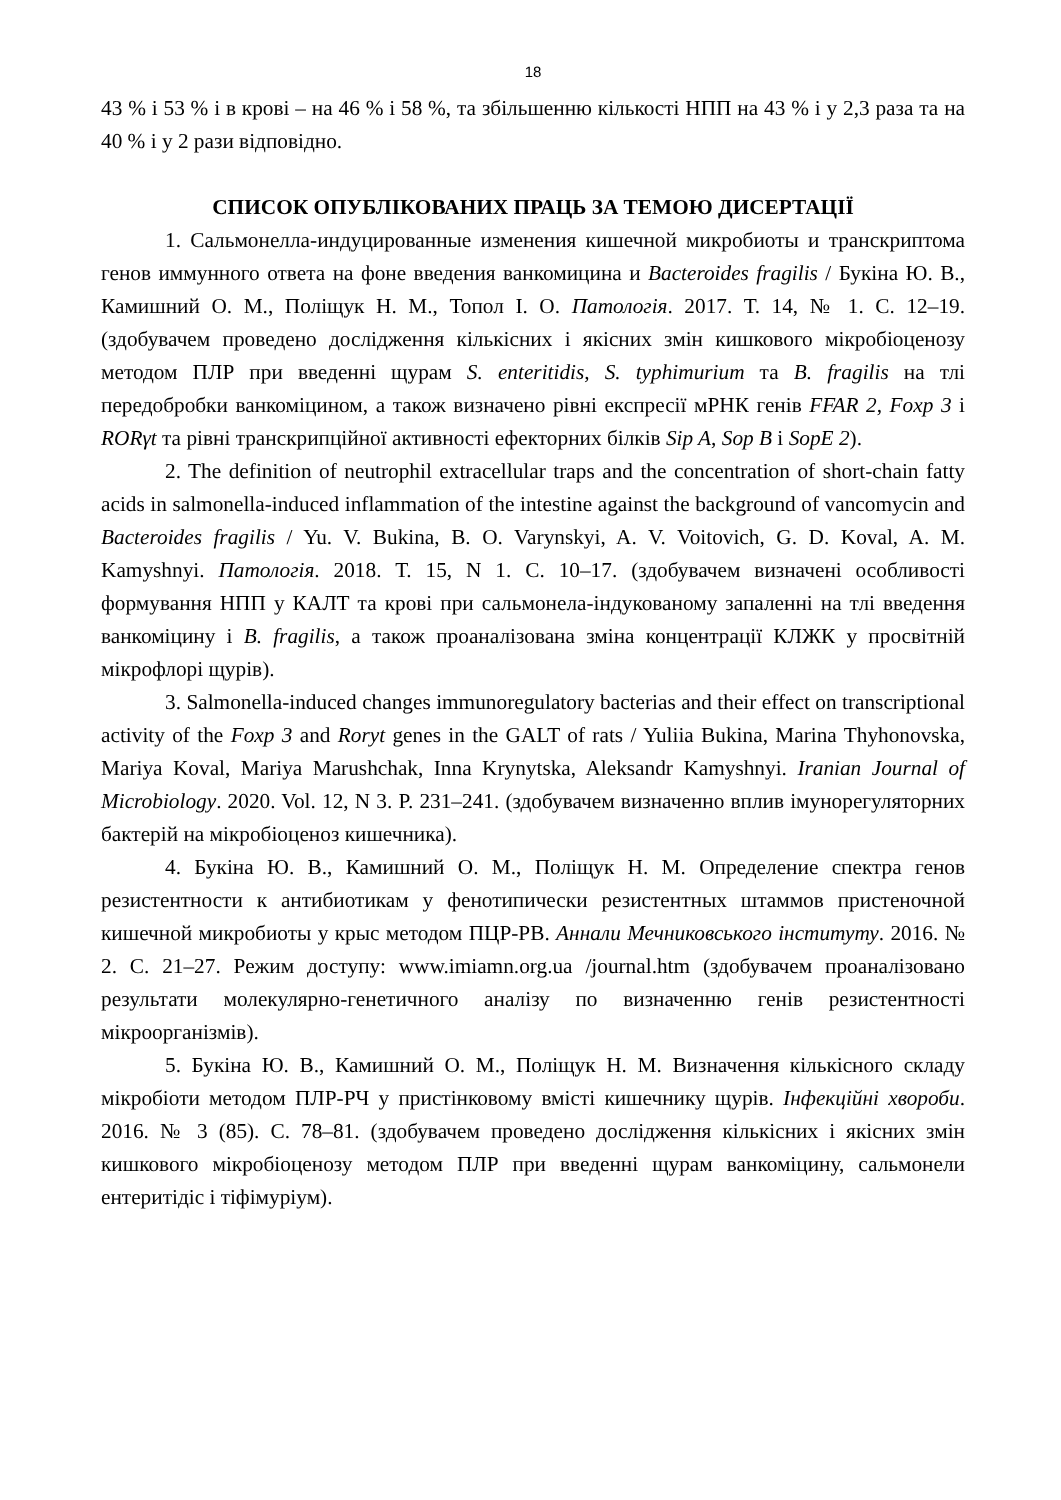18
43 % і 53 % і в крові – на 46 % і 58 %, та збільшенню кількості НПП на 43 % і у 2,3 раза та на 40 % і у 2 рази відповідно.
СПИСОК ОПУБЛІКОВАНИХ ПРАЦЬ ЗА ТЕМОЮ ДИСЕРТАЦІЇ
1. Сальмонелла-индуцированные изменения кишечной микробиоты и транскриптома генов иммунного ответа на фоне введения ванкомицина и Bacteroides fragilis / Букіна Ю. В., Камишний О. М., Поліщук Н. М., Топол І. О. Патологія. 2017. Т. 14, № 1. С. 12–19. (здобувачем проведено дослідження кількісних і якісних змін кишкового мікробіоценозу методом ПЛР при введенні щурам S. enteritidis, S. typhimurium та B. fragilis на тлі передобробки ванкоміцином, а також визначено рівні експресії мРНК генів FFAR 2, Foxp 3 і RORγt та рівні транскрипційної активності ефекторних білків Sip A, Sop B і SopE 2).
2. The definition of neutrophil extracellular traps and the concentration of short-chain fatty acids in salmonella-induced inflammation of the intestine against the background of vancomycin and Bacteroides fragilis / Yu. V. Bukina, B. O. Varynskyi, A. V. Voitovich, G. D. Koval, A. M. Kamyshnyi. Патологія. 2018. Т. 15, N 1. С. 10–17. (здобувачем визначені особливості формування НПП у КАЛТ та крові при сальмонела-індукованому запаленні на тлі введення ванкоміцину і B. fragilis, а також проаналізована зміна концентрації КЛЖК у просвітній мікрофлорі щурів).
3. Salmonella-induced changes immunoregulatory bacterias and their effect on transcriptional activity of the Foxp 3 and Roryt genes in the GALT of rats / Yuliia Bukina, Marina Thyhonovska, Mariya Koval, Mariya Marushchak, Inna Krynytska, Aleksandr Kamyshnyi. Iranian Journal of Microbiology. 2020. Vol. 12, N 3. P. 231–241. (здобувачем визначенно вплив імунорегуляторних бактерій на мікробіоценоз кишечника).
4. Букіна Ю. В., Камишний О. М., Поліщук Н. М. Определение спектра генов резистентности к антибиотикам у фенотипически резистентных штаммов пристеночной кишечной микробиоты у крыс методом ПЦР-РВ. Аннали Мечниковського інституту. 2016. № 2. С. 21–27. Режим доступу: www.imiamn.org.ua /journal.htm (здобувачем проаналізовано результати молекулярно-генетичного аналізу по визначенню генів резистентності мікроорганізмів).
5. Букіна Ю. В., Камишний О. М., Поліщук Н. М. Визначення кількісного складу мікробіоти методом ПЛР-РЧ у пристінковому вмісті кишечнику щурів. Інфекційні хвороби. 2016. № 3 (85). С. 78–81. (здобувачем проведено дослідження кількісних і якісних змін кишкового мікробіоценозу методом ПЛР при введенні щурам ванкоміцину, сальмонели ентеритідіс і тіфімуріум).